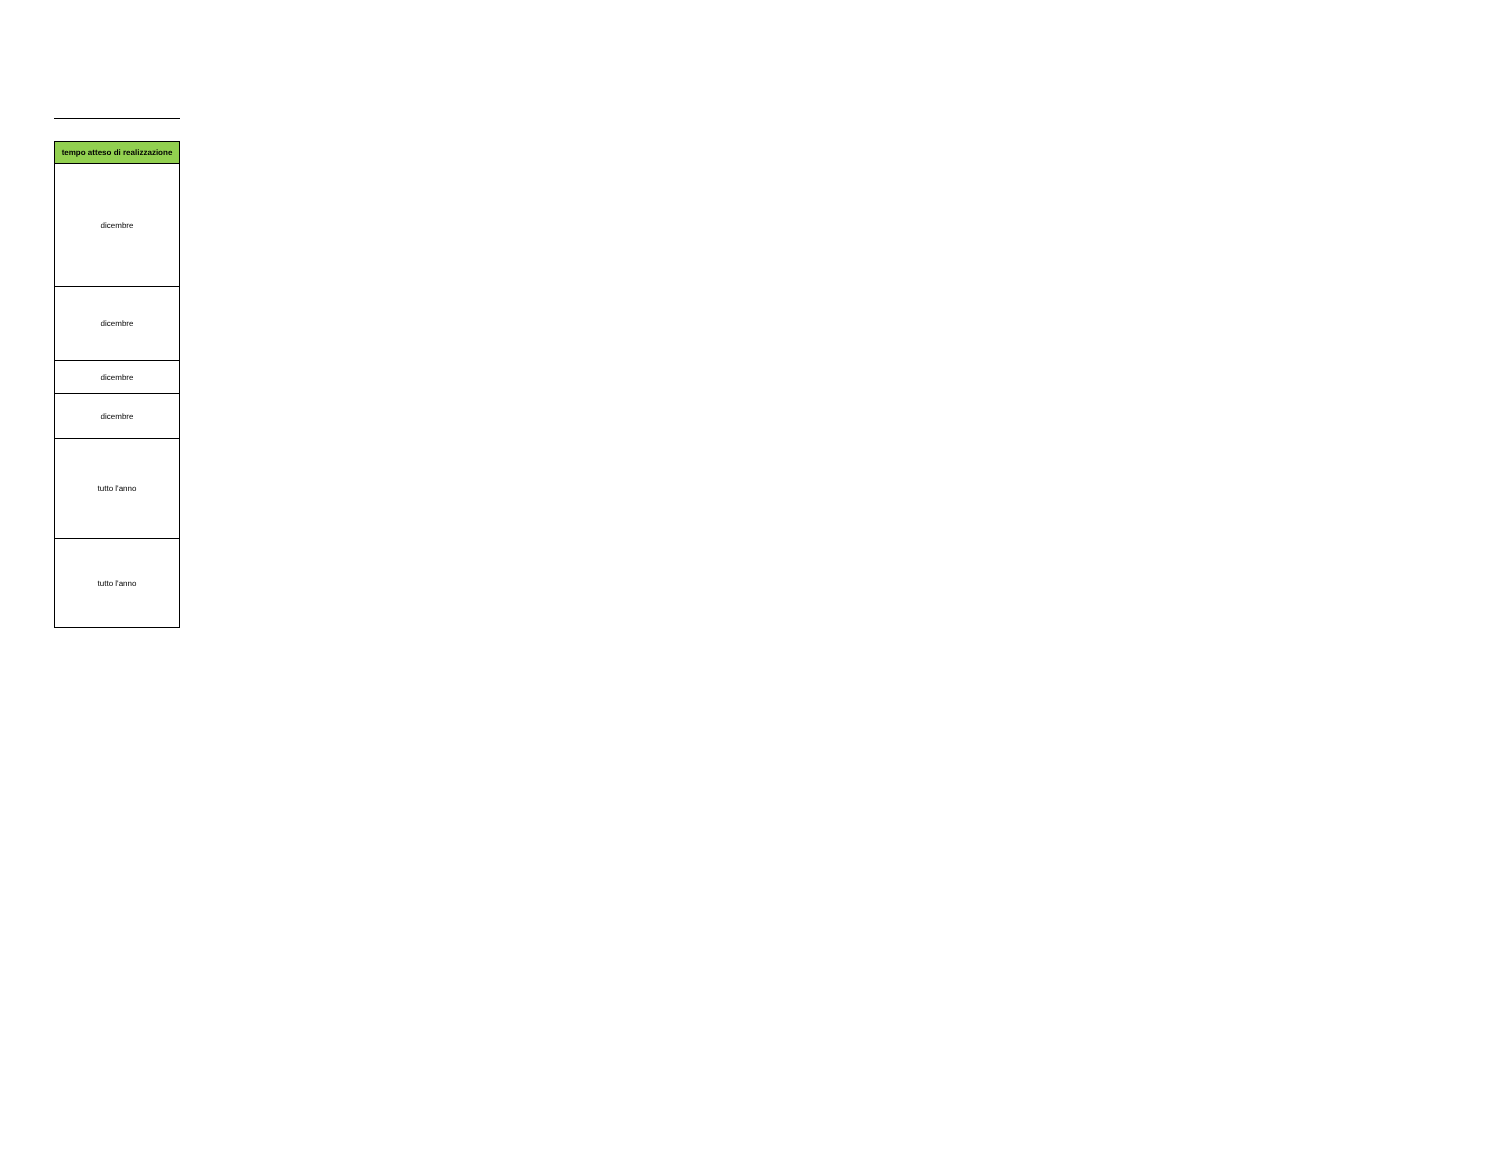| tempo atteso di realizzazione |
| --- |
| dicembre |
| dicembre |
| dicembre |
| dicembre |
| tutto l'anno |
| tutto l'anno |